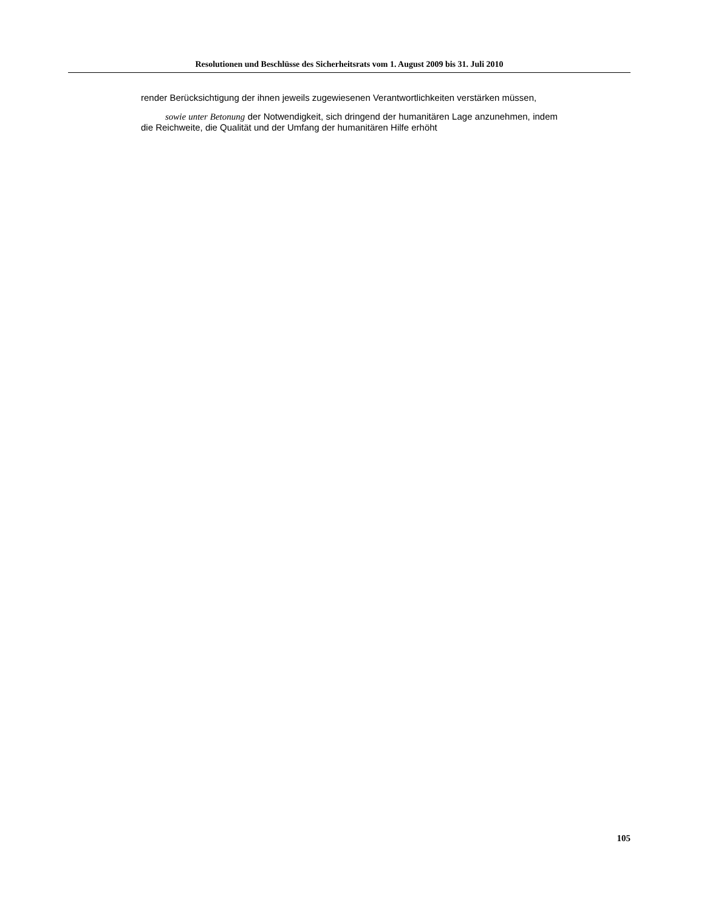Resolutionen und Beschlüsse des Sicherheitsrats vom 1. August 2009 bis 31. Juli 2010
render Berücksichtigung der ihnen jeweils zugewiesenen Verantwortlichkeiten verstärken müssen,
sowie unter Betonung der Notwendigkeit, sich dringend der humanitären Lage anzunehmen, indem die Reichweite, die Qualität und der Umfang der humanitären Hilfe erhöht
105